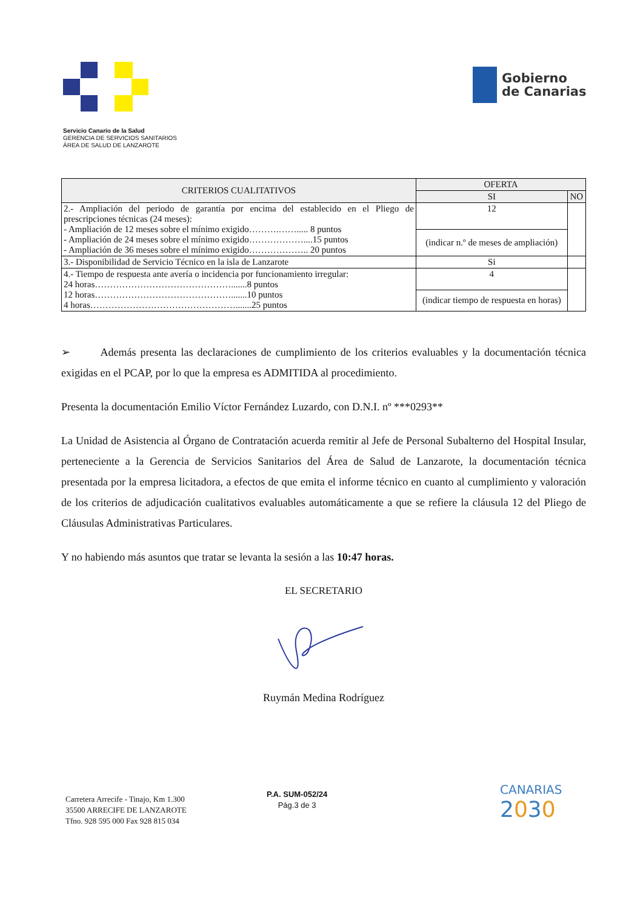Servicio Canario de la Salud
GERENCIA DE SERVICIOS SANITARIOS
ÁREA DE SALUD DE LANZAROTE
Gobierno
de Canarias
| CRITERIOS CUALITATIVOS | OFERTA | |
| --- | --- | --- |
| | SI | NO |
| 2.- Ampliación del periodo de garantía por encima del establecido en el Pliego de prescripciones técnicas (24 meses): - Ampliación de 12 meses sobre el mínimo exigido……….……..... 8 puntos - Ampliación de 24 meses sobre el mínimo exigido………………....15 puntos - Ampliación de 36 meses sobre el mínimo exigido……………….. 20 puntos | 12 | |
| | (indicar n.º de meses de ampliación) | |
| 3.- Disponibilidad de Servicio Técnico en la isla de Lanzarote | Si | |
| 4.- Tiempo de respuesta ante avería o incidencia por funcionamiento irregular: 24 horas……………………………………….......8 puntos 12 horas……………………………………….......10 puntos 4 horas………………………………………….......25 puntos | 4 | |
| | (indicar tiempo de respuesta en horas) | |
➢ Además presenta las declaraciones de cumplimiento de los criterios evaluables y la documentación técnica exigidas en el PCAP, por lo que la empresa es ADMITIDA al procedimiento.
Presenta la documentación Emilio Víctor Fernández Luzardo, con D.N.I. nº ***0293**
La Unidad de Asistencia al Órgano de Contratación acuerda remitir al Jefe de Personal Subalterno del Hospital Insular, perteneciente a la Gerencia de Servicios Sanitarios del Área de Salud de Lanzarote, la documentación técnica presentada por la empresa licitadora, a efectos de que emita el informe técnico en cuanto al cumplimiento y valoración de los criterios de adjudicación cualitativos evaluables automáticamente a que se refiere la cláusula 12 del Pliego de Cláusulas Administrativas Particulares.
Y no habiendo más asuntos que tratar se levanta la sesión a las 10:47 horas.
EL SECRETARIO
Ruymán Medina Rodríguez
Carretera Arrecife - Tinajo, Km 1.300
35500 ARRECIFE DE LANZAROTE
Tfno. 928 595 000 Fax 928 815 034
P.A. SUM-052/24
Pág.3 de 3
CANARIAS
2030